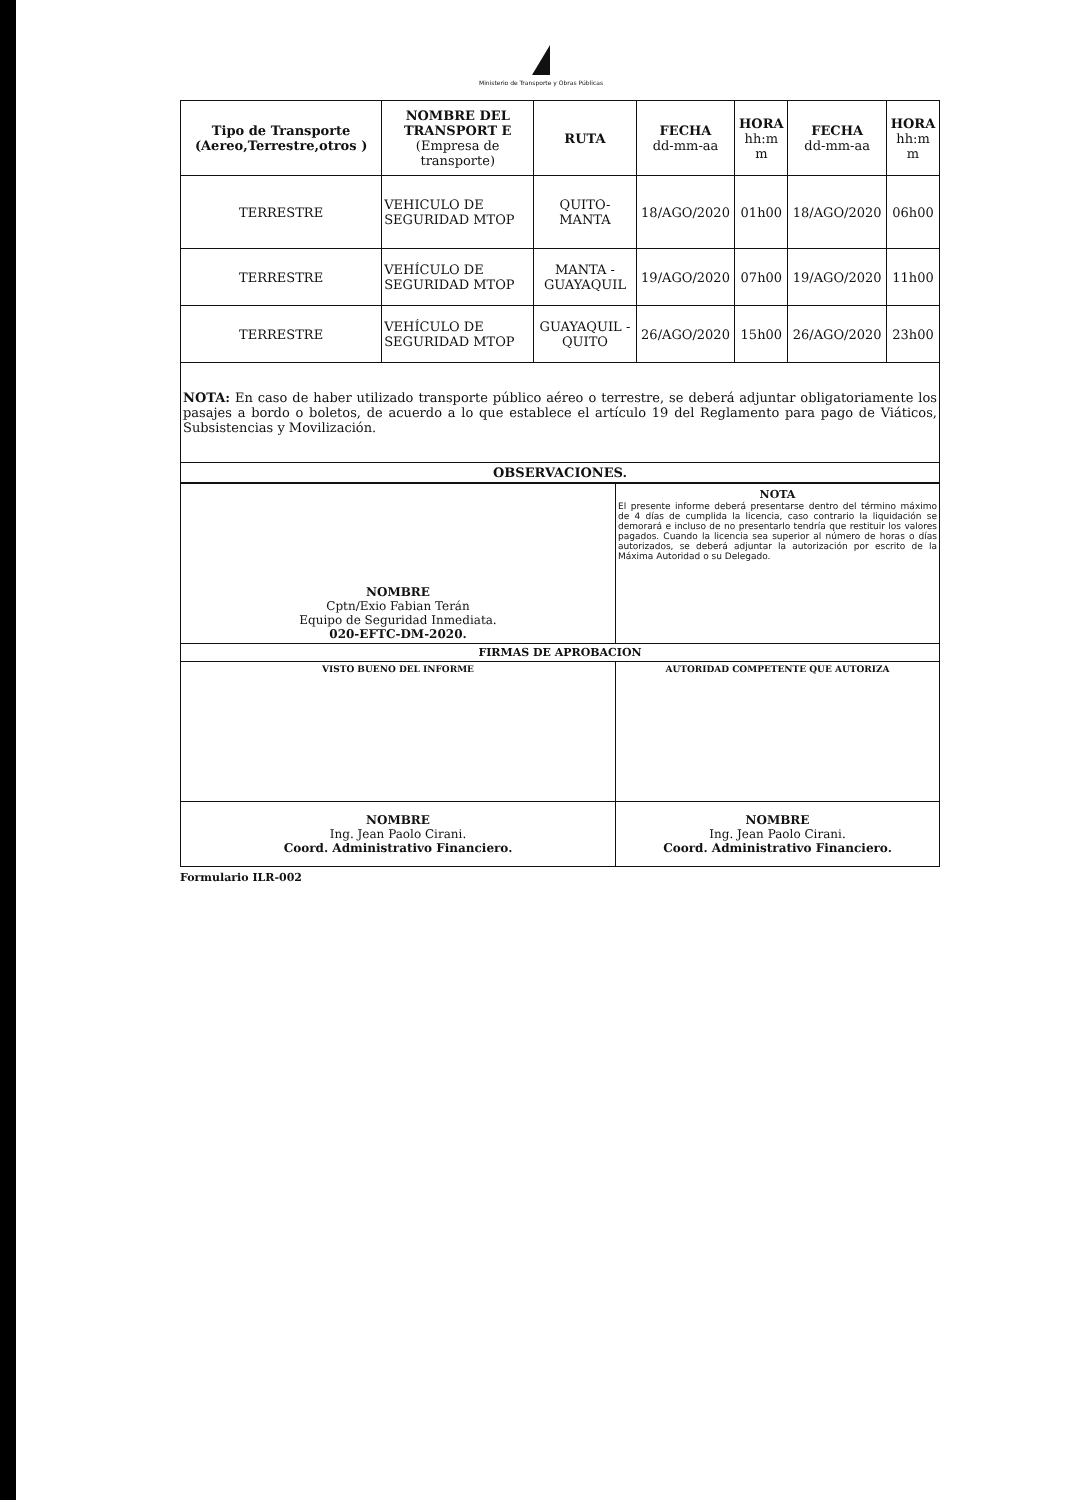Ministerio de Transporte y Obras Públicas
| Tipo de Transporte (Aereo,Terrestre,otros ) | NOMBRE DEL TRANSPORT E (Empresa de transporte) | RUTA | FECHA dd-mm-aa | HORA hh:m m | FECHA dd-mm-aa | HORA hh:m m |
| --- | --- | --- | --- | --- | --- | --- |
| TERRESTRE | VEHICULO DE SEGURIDAD MTOP | QUITO-MANTA | 18/AGO/2020 | 01h00 | 18/AGO/2020 | 06h00 |
| TERRESTRE | VEHÍCULO DE SEGURIDAD MTOP | MANTA - GUAYAQUIL | 19/AGO/2020 | 07h00 | 19/AGO/2020 | 11h00 |
| TERRESTRE | VEHÍCULO DE SEGURIDAD MTOP | GUAYAQUIL - QUITO | 26/AGO/2020 | 15h00 | 26/AGO/2020 | 23h00 |
| NOTA: En caso de haber utilizado transporte público aéreo o terrestre, se deberá adjuntar obligatoriamente los pasajes a bordo o boletos, de acuerdo a lo que establece el artículo 19 del Reglamento para pago de Viáticos, Subsistencias y Movilización. | | | | | | |
| OBSERVACIONES. | | | | | | |
| NOMBRE Cptn/Exio Fabian Terán Equipo de Seguridad Inmediata. 020-EFTC-DM-2020. | NOTA El presente informe deberá presentarse dentro del término máximo de 4 días de cumplida la licencia, caso contrario la liquidación se demorará e incluso de no presentarlo tendría que restituir los valores pagados. Cuando la licencia sea superior al número de horas o días autorizados, se deberá adjuntar la autorización por escrito de la Máxima Autoridad o su Delegado. |
| FIRMAS DE APROBACION | |
| VISTO BUENO DEL INFORME | AUTORIDAD COMPETENTE QUE AUTORIZA |
| NOMBRE Ing. Jean Paolo Cirani. Coord. Administrativo Financiero. | NOMBRE Ing. Jean Paolo Cirani. Coord. Administrativo Financiero. |
Formulario ILR-002